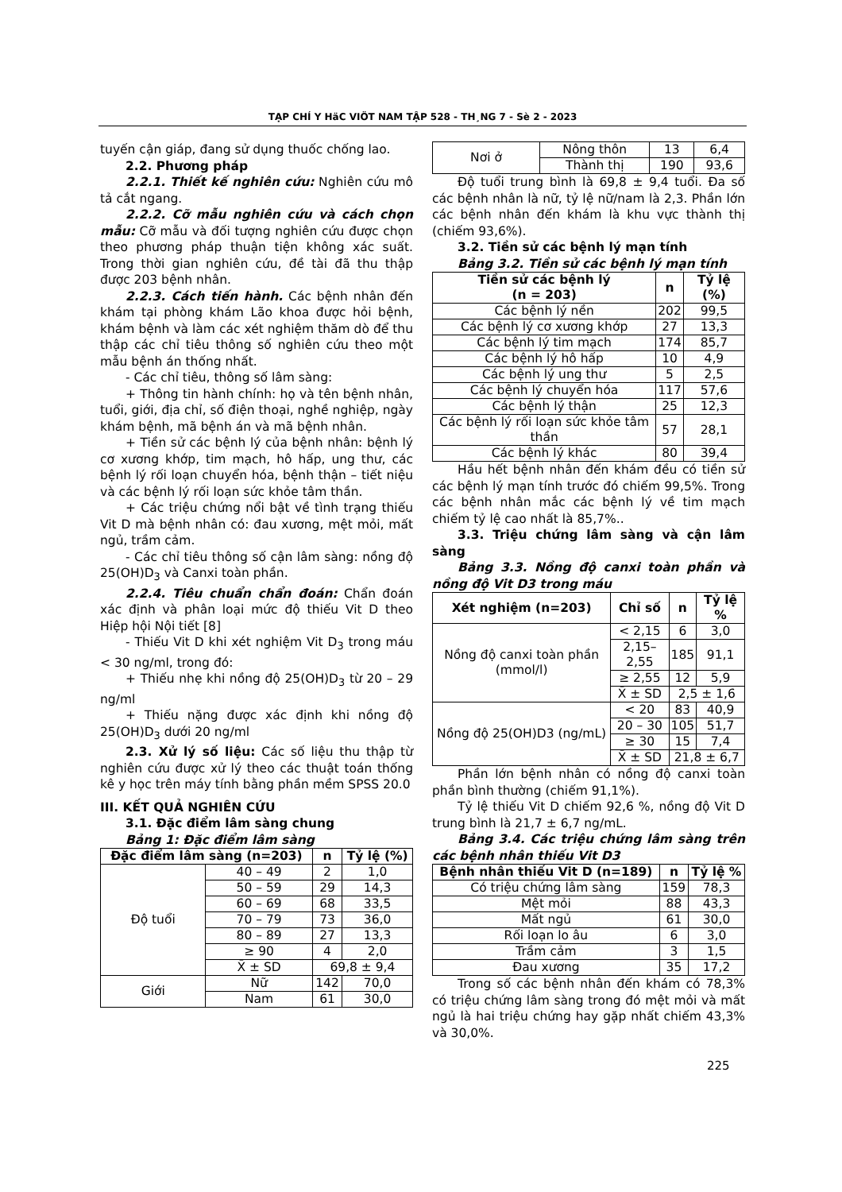TẠP CHÍ Y HäC VIÖT NAM TẬP 528 - TH¸NG 7 - Sè 2 - 2023
tuyến cận giáp, đang sử dụng thuốc chống lao.
2.2. Phương pháp
2.2.1. Thiết kế nghiên cứu: Nghiên cứu mô tả cắt ngang.
2.2.2. Cỡ mẫu nghiên cứu và cách chọn mẫu: Cỡ mẫu và đối tượng nghiên cứu được chọn theo phương pháp thuận tiện không xác suất. Trong thời gian nghiên cứu, đề tài đã thu thập được 203 bệnh nhân.
2.2.3. Cách tiến hành. Các bệnh nhân đến khám tại phòng khám Lão khoa được hỏi bệnh, khám bệnh và làm các xét nghiệm thăm dò để thu thập các chỉ tiêu thông số nghiên cứu theo một mẫu bệnh án thống nhất.
- Các chỉ tiêu, thông số lâm sàng:
+ Thông tin hành chính: họ và tên bệnh nhân, tuổi, giới, địa chỉ, số điện thoại, nghề nghiệp, ngày khám bệnh, mã bệnh án và mã bệnh nhân.
+ Tiền sử các bệnh lý của bệnh nhân: bệnh lý cơ xương khớp, tim mạch, hô hấp, ung thư, các bệnh lý rối loạn chuyển hóa, bệnh thận – tiết niệu và các bệnh lý rối loạn sức khỏe tâm thần.
+ Các triệu chứng nổi bật về tình trạng thiếu Vit D mà bệnh nhân có: đau xương, mệt mỏi, mất ngủ, trầm cảm.
- Các chỉ tiêu thông số cận lâm sàng: nồng độ 25(OH)D<sub>3</sub> và Canxi toàn phần.
2.2.4. Tiêu chuẩn chẩn đoán: Chẩn đoán xác định và phân loại mức độ thiếu Vit D theo Hiệp hội Nội tiết [8]
- Thiếu Vit D khi xét nghiệm Vit D<sub>3</sub> trong máu < 30 ng/ml, trong đó:
+ Thiếu nhẹ khi nồng độ 25(OH)D<sub>3</sub> từ 20 – 29 ng/ml
+ Thiếu nặng được xác định khi nồng độ 25(OH)D<sub>3</sub> dưới 20 ng/ml
2.3. Xử lý số liệu: Các số liệu thu thập từ nghiên cứu được xử lý theo các thuật toán thống kê y học trên máy tính bằng phần mềm SPSS 20.0
III. KẾT QUẢ NGHIÊN CỨU
3.1. Đặc điểm lâm sàng chung
Bảng 1: Đặc điểm lâm sàng
| Đặc điểm lâm sàng (n=203) | | n | Tỷ lệ (%) |
| --- | --- | --- | --- |
| Độ tuổi | 40 – 49 | 2 | 1,0 |
| | 50 – 59 | 29 | 14,3 |
| | 60 – 69 | 68 | 33,5 |
| | 70 – 79 | 73 | 36,0 |
| | 80 – 89 | 27 | 13,3 |
| | ≥ 90 | 4 | 2,0 |
| | X̄ ± SD | 69,8 ± 9,4 | |
| Giới | Nữ | 142 | 70,0 |
| | Nam | 61 | 30,0 |
| Nơi ở | Nông thôn | 13 | 6,4 |
| | Thành thị | 190 | 93,6 |
Độ tuổi trung bình là 69,8 ± 9,4 tuổi. Đa số các bệnh nhân là nữ, tỷ lệ nữ/nam là 2,3. Phần lớn các bệnh nhân đến khám là khu vực thành thị (chiếm 93,6%).
3.2. Tiền sử các bệnh lý mạn tính
Bảng 3.2. Tiền sử các bệnh lý mạn tính
| Tiền sử các bệnh lý (n = 203) | n | Tỷ lệ (%) |
| --- | --- | --- |
| Các bệnh lý nền | 202 | 99,5 |
| Các bệnh lý cơ xương khớp | 27 | 13,3 |
| Các bệnh lý tim mạch | 174 | 85,7 |
| Các bệnh lý hô hấp | 10 | 4,9 |
| Các bệnh lý ung thư | 5 | 2,5 |
| Các bệnh lý chuyển hóa | 117 | 57,6 |
| Các bệnh lý thận | 25 | 12,3 |
| Các bệnh lý rối loạn sức khỏe tâm thần | 57 | 28,1 |
| Các bệnh lý khác | 80 | 39,4 |
Hầu hết bệnh nhân đến khám đều có tiền sử các bệnh lý mạn tính trước đó chiếm 99,5%. Trong các bệnh nhân mắc các bệnh lý về tim mạch chiếm tỷ lệ cao nhất là 85,7%..
3.3. Triệu chứng lâm sàng và cận lâm sàng
Bảng 3.3. Nồng độ canxi toàn phần và nồng độ Vit D3 trong máu
| Xét nghiệm (n=203) | Chỉ số | n | Tỷ lệ % |
| --- | --- | --- | --- |
| Nồng độ canxi toàn phần (mmol/l) | < 2,15 | 6 | 3,0 |
| | 2,15–2,55 | 185 | 91,1 |
| | ≥ 2,55 | 12 | 5,9 |
| | X̄ ± SD | 2,5 ± 1,6 | |
| Nồng độ 25(OH)D3 (ng/mL) | < 20 | 83 | 40,9 |
| | 20 – 30 | 105 | 51,7 |
| | ≥ 30 | 15 | 7,4 |
| | X̄ ± SD | 21,8 ± 6,7 | |
Phần lớn bệnh nhân có nồng độ canxi toàn phần bình thường (chiếm 91,1%).
Tỷ lệ thiếu Vit D chiếm 92,6 %, nồng độ Vit D trung bình là 21,7 ± 6,7 ng/mL.
Bảng 3.4. Các triệu chứng lâm sàng trên các bệnh nhân thiếu Vit D3
| Bệnh nhân thiếu Vit D (n=189) | n | Tỷ lệ % |
| --- | --- | --- |
| Có triệu chứng lâm sàng | 159 | 78,3 |
| Mệt mỏi | 88 | 43,3 |
| Mất ngủ | 61 | 30,0 |
| Rối loạn lo âu | 6 | 3,0 |
| Trầm cảm | 3 | 1,5 |
| Đau xương | 35 | 17,2 |
Trong số các bệnh nhân đến khám có 78,3% có triệu chứng lâm sàng trong đó mệt mỏi và mất ngủ là hai triệu chứng hay gặp nhất chiếm 43,3% và 30,0%.
225